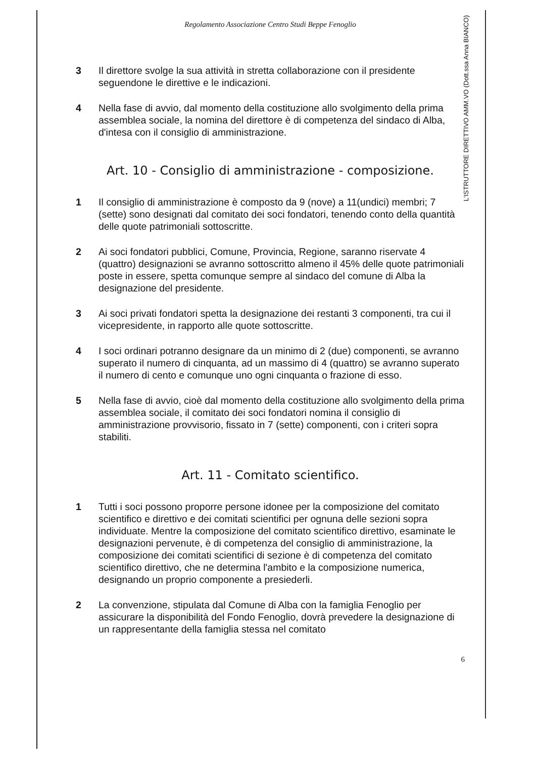L'ISTRUTTORE DIRETTIVO AMM.VO (Dott.ssa Anna BIANCO)
Regolamento Associazione Centro Studi Beppe Fenoglio
3 Il direttore svolge la sua attività in stretta collaborazione con il presidente seguendone le direttive e le indicazioni.
4 Nella fase di avvio, dal momento della costituzione allo svolgimento della prima assemblea sociale, la nomina del direttore è di competenza del sindaco di Alba, d'intesa con il consiglio di amministrazione.
Art. 10 - Consiglio di amministrazione - composizione.
1 Il consiglio di amministrazione è composto da 9 (nove) a 11(undici) membri; 7 (sette) sono designati dal comitato dei soci fondatori, tenendo conto della quantità delle quote patrimoniali sottoscritte.
2 Ai soci fondatori pubblici, Comune, Provincia, Regione, saranno riservate 4 (quattro) designazioni se avranno sottoscritto almeno il 45% delle quote patrimoniali poste in essere, spetta comunque sempre al sindaco del comune di Alba la designazione del presidente.
3 Ai soci privati fondatori spetta la designazione dei restanti 3 componenti, tra cui il vicepresidente, in rapporto alle quote sottoscritte.
4 I soci ordinari potranno designare da un minimo di 2 (due) componenti, se avranno superato il numero di cinquanta, ad un massimo di 4 (quattro) se avranno superato il numero di cento e comunque uno ogni cinquanta o frazione di esso.
5 Nella fase di avvio, cioè dal momento della costituzione allo svolgimento della prima assemblea sociale, il comitato dei soci fondatori nomina il consiglio di amministrazione provvisorio, fissato in 7 (sette) componenti, con i criteri sopra stabiliti.
Art. 11 - Comitato scientifico.
1 Tutti i soci possono proporre persone idonee per la composizione del comitato scientifico e direttivo e dei comitati scientifici per ognuna delle sezioni sopra individuate. Mentre la composizione del comitato scientifico direttivo, esaminate le designazioni pervenute, è di competenza del consiglio di amministrazione, la composizione dei comitati scientifici di sezione è di competenza del comitato scientifico direttivo, che ne determina l'ambito e la composizione numerica, designando un proprio componente a presiederli.
2 La convenzione, stipulata dal Comune di Alba con la famiglia Fenoglio per assicurare la disponibilità del Fondo Fenoglio, dovrà prevedere la designazione di un rappresentante della famiglia stessa nel comitato
6